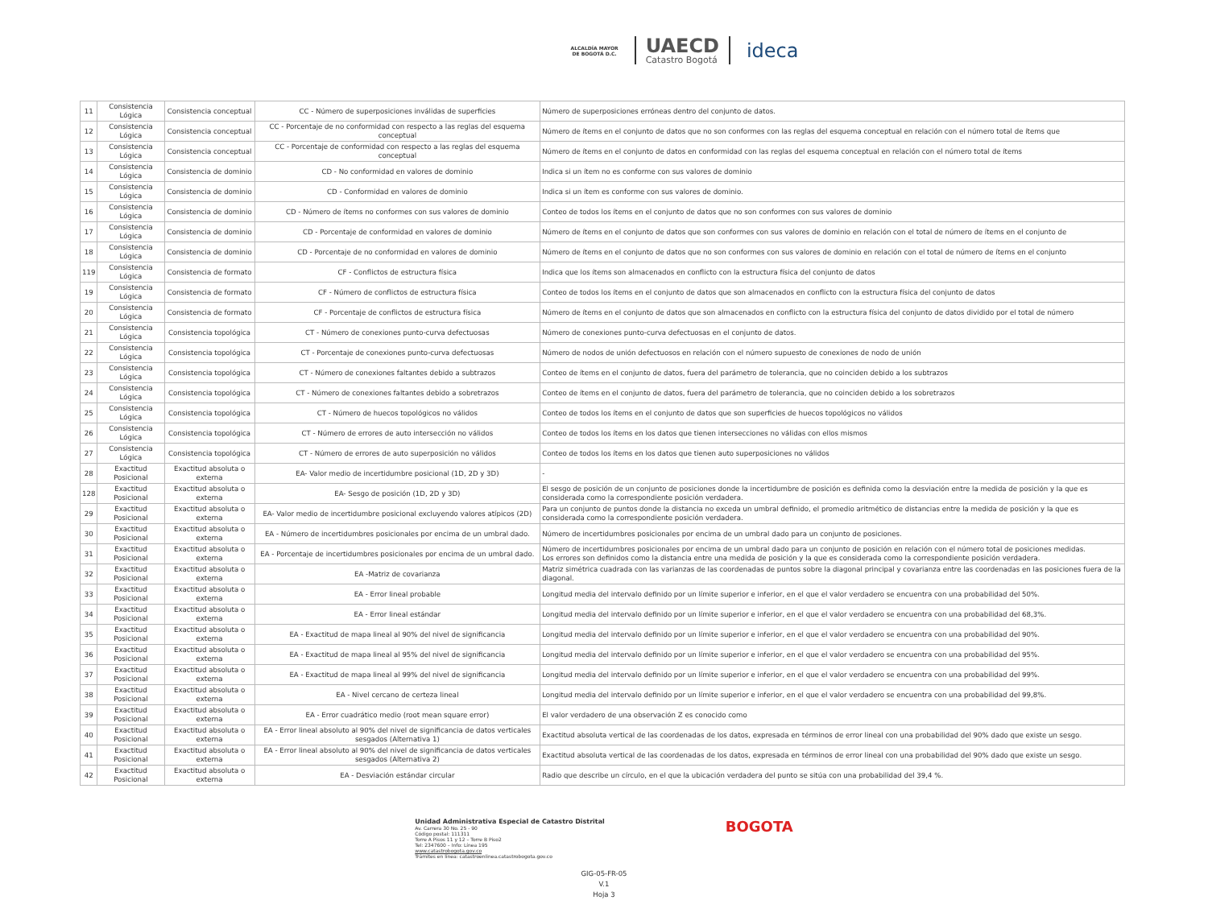ALCALDÍA MAYOR
DE BOGOTÁ D.C.
UAECD
Catastro Bogotá
ideca
| 11 | Consistencia Lógica | Consistencia conceptual | CC - Número de superposiciones inválidas de superficies | Número de superposiciones erróneas dentro del conjunto de datos. |
| 12 | Consistencia Lógica | Consistencia conceptual | CC - Porcentaje de no conformidad con respecto a las reglas del esquema conceptual | Número de ítems en el conjunto de datos que no son conformes con las reglas del esquema conceptual en relación con el número total de ítems que |
| 13 | Consistencia Lógica | Consistencia conceptual | CC - Porcentaje de conformidad con respecto a las reglas del esquema conceptual | Número de ítems en el conjunto de datos en conformidad con las reglas del esquema conceptual en relación con el número total de ítems |
| 14 | Consistencia Lógica | Consistencia de dominio | CD - No conformidad en valores de dominio | Indica si un ítem no es conforme con sus valores de dominio |
| 15 | Consistencia Lógica | Consistencia de dominio | CD - Conformidad en valores de dominio | Indica si un ítem es conforme con sus valores de dominio. |
| 16 | Consistencia Lógica | Consistencia de dominio | CD - Número de ítems no conformes con sus valores de dominio | Conteo de todos los ítems en el conjunto de datos que no son conformes con sus valores de dominio |
| 17 | Consistencia Lógica | Consistencia de dominio | CD - Porcentaje de conformidad en valores de dominio | Número de ítems en el conjunto de datos que son conformes con sus valores de dominio en relación con el total de número de ítems en el conjunto de |
| 18 | Consistencia Lógica | Consistencia de dominio | CD - Porcentaje de no conformidad en valores de dominio | Número de ítems en el conjunto de datos que no son conformes con sus valores de dominio en relación con el total de número de ítems en el conjunto |
| 119 | Consistencia Lógica | Consistencia de formato | CF - Conflictos de estructura física | Indica que los ítems son almacenados en conflicto con la estructura física del conjunto de datos |
| 19 | Consistencia Lógica | Consistencia de formato | CF - Número de conflictos de estructura física | Conteo de todos los ítems en el conjunto de datos que son almacenados en conflicto con la estructura física del conjunto de datos |
| 20 | Consistencia Lógica | Consistencia de formato | CF - Porcentaje de conflictos de estructura física | Número de ítems en el conjunto de datos que son almacenados en conflicto con la estructura física del conjunto de datos dividido por el total de número |
| 21 | Consistencia Lógica | Consistencia topológica | CT - Número de conexiones punto-curva defectuosas | Número de conexiones punto-curva defectuosas en el conjunto de datos. |
| 22 | Consistencia Lógica | Consistencia topológica | CT - Porcentaje de conexiones punto-curva defectuosas | Número de nodos de unión defectuosos en relación con el número supuesto de conexiones de nodo de unión |
| 23 | Consistencia Lógica | Consistencia topológica | CT - Número de conexiones faltantes debido a subtrazos | Conteo de ítems en el conjunto de datos, fuera del parámetro de tolerancia, que no coinciden debido a los subtrazos |
| 24 | Consistencia Lógica | Consistencia topológica | CT - Número de conexiones faltantes debido a sobretrazos | Conteo de ítems en el conjunto de datos, fuera del parámetro de tolerancia, que no coinciden debido a los sobretrazos |
| 25 | Consistencia Lógica | Consistencia topológica | CT - Número de huecos topológicos no válidos | Conteo de todos los ítems en el conjunto de datos que son superficies de huecos topológicos no válidos |
| 26 | Consistencia Lógica | Consistencia topológica | CT - Número de errores de auto intersección no válidos | Conteo de todos los ítems en los datos que tienen intersecciones no válidas con ellos mismos |
| 27 | Consistencia Lógica | Consistencia topológica | CT - Número de errores de auto superposición no válidos | Conteo de todos los ítems en los datos que tienen auto superposiciones no válidos |
| 28 | Exactitud Posicional | Exactitud absoluta o externa | EA- Valor medio de incertidumbre posicional (1D, 2D y 3D) | - |
| 128 | Exactitud Posicional | Exactitud absoluta o externa | EA- Sesgo de posición (1D, 2D y 3D) | El sesgo de posición de un conjunto de posiciones donde la incertidumbre de posición es definida como la desviación entre la medida de posición y la que es considerada como la correspondiente posición verdadera. |
| 29 | Exactitud Posicional | Exactitud absoluta o externa | EA- Valor medio de incertidumbre posicional excluyendo valores atípicos (2D) | Para un conjunto de puntos donde la distancia no exceda un umbral definido, el promedio aritmético de distancias entre la medida de posición y la que es considerada como la correspondiente posición verdadera. |
| 30 | Exactitud Posicional | Exactitud absoluta o externa | EA - Número de incertidumbres posicionales por encima de un umbral dado. | Número de incertidumbres posicionales por encima de un umbral dado para un conjunto de posiciones. |
| 31 | Exactitud Posicional | Exactitud absoluta o externa | EA - Porcentaje de incertidumbres posicionales por encima de un umbral dado. | Número de incertidumbres posicionales por encima de un umbral dado para un conjunto de posición en relación con el número total de posiciones medidas. Los errores son definidos como la distancia entre una medida de posición y la que es considerada como la correspondiente posición verdadera. |
| 32 | Exactitud Posicional | Exactitud absoluta o externa | EA -Matriz de covarianza | Matriz simétrica cuadrada con las varianzas de las coordenadas de puntos sobre la diagonal principal y covarianza entre las coordenadas en las posiciones fuera de la diagonal. |
| 33 | Exactitud Posicional | Exactitud absoluta o externa | EA - Error lineal probable | Longitud media del intervalo definido por un límite superior e inferior, en el que el valor verdadero se encuentra con una probabilidad del 50%. |
| 34 | Exactitud Posicional | Exactitud absoluta o externa | EA - Error lineal estándar | Longitud media del intervalo definido por un límite superior e inferior, en el que el valor verdadero se encuentra con una probabilidad del 68,3%. |
| 35 | Exactitud Posicional | Exactitud absoluta o externa | EA - Exactitud de mapa lineal al 90% del nivel de significancia | Longitud media del intervalo definido por un límite superior e inferior, en el que el valor verdadero se encuentra con una probabilidad del 90%. |
| 36 | Exactitud Posicional | Exactitud absoluta o externa | EA - Exactitud de mapa lineal al 95% del nivel de significancia | Longitud media del intervalo definido por un límite superior e inferior, en el que el valor verdadero se encuentra con una probabilidad del 95%. |
| 37 | Exactitud Posicional | Exactitud absoluta o externa | EA - Exactitud de mapa lineal al 99% del nivel de significancia | Longitud media del intervalo definido por un límite superior e inferior, en el que el valor verdadero se encuentra con una probabilidad del 99%. |
| 38 | Exactitud Posicional | Exactitud absoluta o externa | EA - Nivel cercano de certeza lineal | Longitud media del intervalo definido por un límite superior e inferior, en el que el valor verdadero se encuentra con una probabilidad del 99,8%. |
| 39 | Exactitud Posicional | Exactitud absoluta o externa | EA - Error cuadrático medio (root mean square error) | El valor verdadero de una observación Z es conocido como |
| 40 | Exactitud Posicional | Exactitud absoluta o externa | EA - Error lineal absoluto al 90% del nivel de significancia de datos verticales sesgados (Alternativa 1) | Exactitud absoluta vertical de las coordenadas de los datos, expresada en términos de error lineal con una probabilidad del 90% dado que existe un sesgo. |
| 41 | Exactitud Posicional | Exactitud absoluta o externa | EA - Error lineal absoluto al 90% del nivel de significancia de datos verticales sesgados (Alternativa 2) | Exactitud absoluta vertical de las coordenadas de los datos, expresada en términos de error lineal con una probabilidad del 90% dado que existe un sesgo. |
| 42 | Exactitud Posicional | Exactitud absoluta o externa | EA - Desviación estándar circular | Radio que describe un círculo, en el que la ubicación verdadera del punto se sitúa con una probabilidad del 39,4 %. |
Unidad Administrativa Especial de Catastro Distrital
Av. Carrera 30 No. 25 - 90
Código postal: 111311
Torre A Pisos 11 y 12 – Torre B Piso2
Tel: 2347600 – Info: Línea 195
www.catastrobogota.gov.co
Trámites en línea: catastroenlinea.catastrobogota.gov.co
BOGOTA
GIG-05-FR-05
V.1
Hoja 3